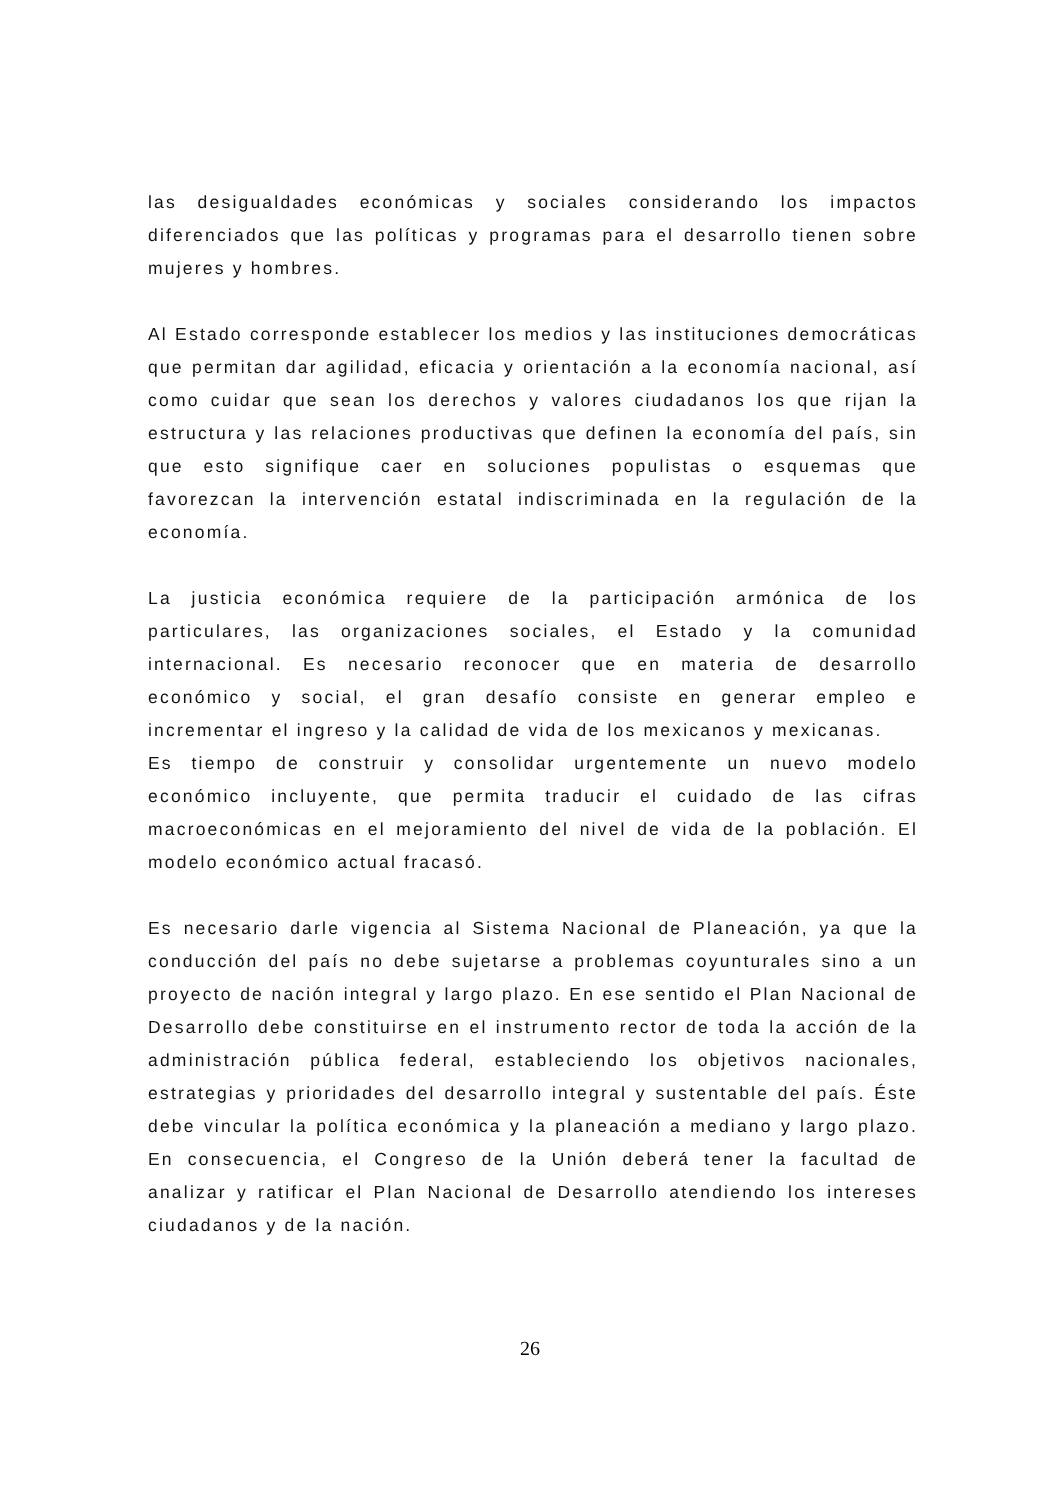las desigualdades económicas y sociales considerando los impactos diferenciados que las políticas y programas para el desarrollo tienen sobre mujeres y hombres.
Al Estado corresponde establecer los medios y las instituciones democráticas que permitan dar agilidad, eficacia y orientación a la economía nacional, así como cuidar que sean los derechos y valores ciudadanos los que rijan la estructura y las relaciones productivas que definen la economía del país, sin que esto signifique caer en soluciones populistas o esquemas que favorezcan la intervención estatal indiscriminada en la regulación de la economía.
La justicia económica requiere de la participación armónica de los particulares, las organizaciones sociales, el Estado y la comunidad internacional. Es necesario reconocer que en materia de desarrollo económico y social, el gran desafío consiste en generar empleo e incrementar el ingreso y la calidad de vida de los mexicanos y mexicanas.
Es tiempo de construir y consolidar urgentemente un nuevo modelo económico incluyente, que permita traducir el cuidado de las cifras macroeconómicas en el mejoramiento del nivel de vida de la población. El modelo económico actual fracasó.
Es necesario darle vigencia al Sistema Nacional de Planeación, ya que la conducción del país no debe sujetarse a problemas coyunturales sino a un proyecto de nación integral y largo plazo. En ese sentido el Plan Nacional de Desarrollo debe constituirse en el instrumento rector de toda la acción de la administración pública federal, estableciendo los objetivos nacionales, estrategias y prioridades del desarrollo integral y sustentable del país. Éste debe vincular la política económica y la planeación a mediano y largo plazo. En consecuencia, el Congreso de la Unión deberá tener la facultad de analizar y ratificar el Plan Nacional de Desarrollo atendiendo los intereses ciudadanos y de la nación.
26